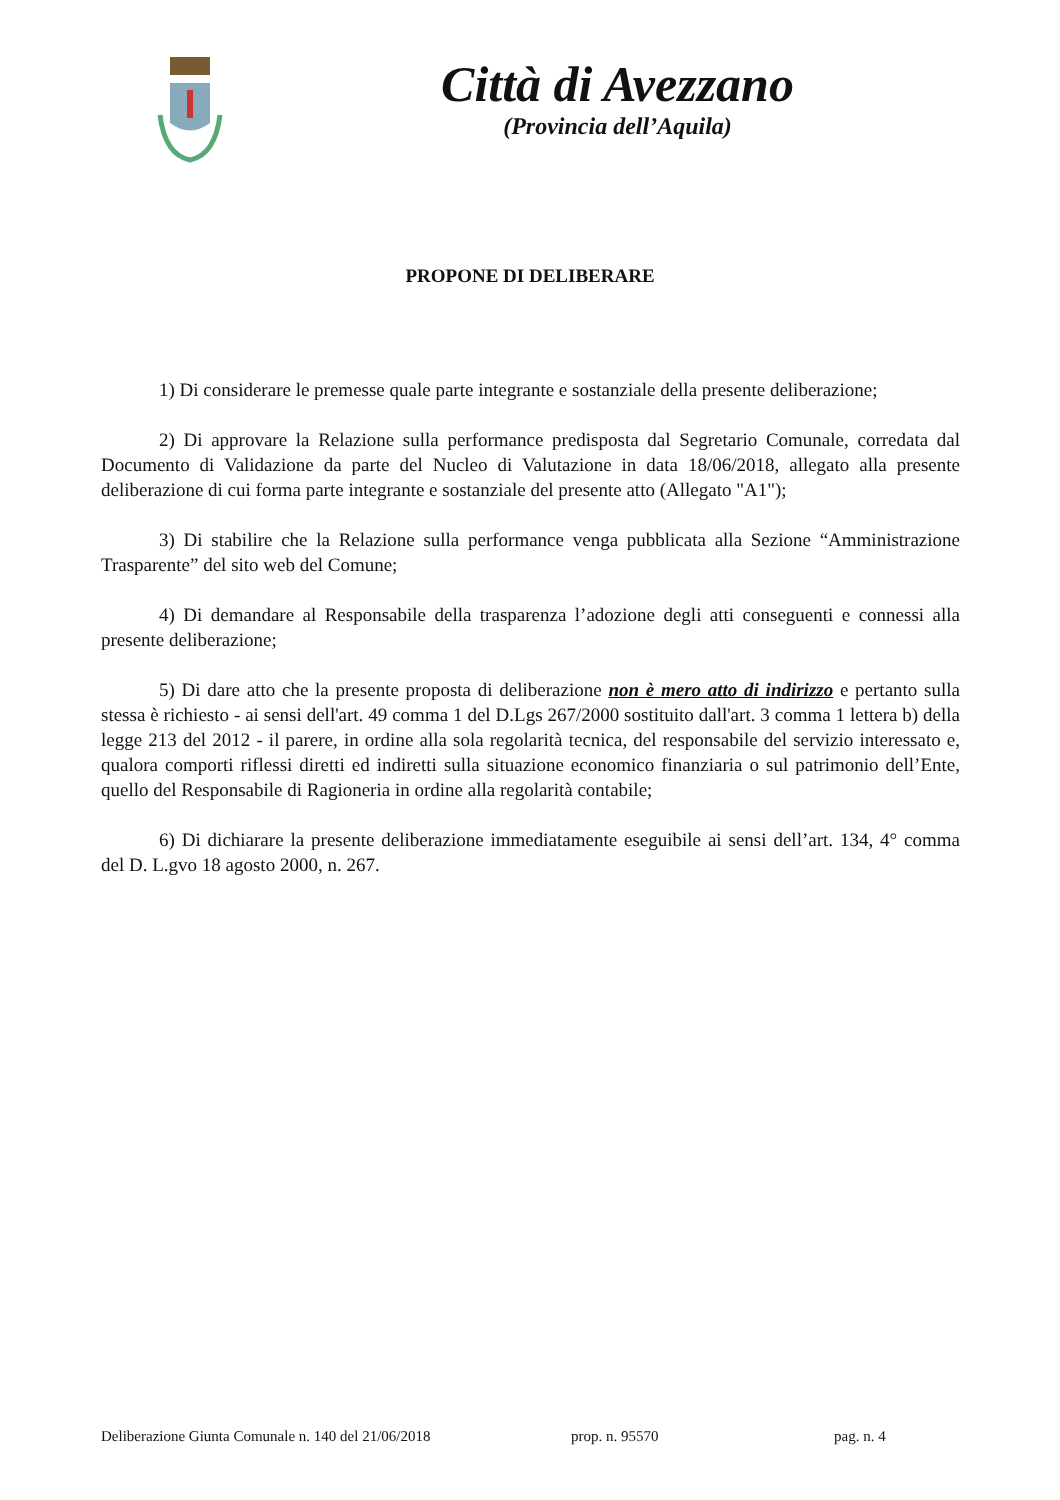Città di Avezzano
(Provincia dell’Aquila)
PROPONE DI DELIBERARE
1) Di considerare le premesse quale parte integrante e sostanziale della presente deliberazione;
2) Di approvare la Relazione sulla performance predisposta dal Segretario Comunale, corredata dal Documento di Validazione da parte del Nucleo di Valutazione in data 18/06/2018, allegato alla presente deliberazione di cui forma parte integrante e sostanziale del presente atto (Allegato "A1");
3) Di stabilire che la Relazione sulla performance venga pubblicata alla Sezione “Amministrazione Trasparente” del sito web del Comune;
4) Di demandare al Responsabile della trasparenza l’adozione degli atti conseguenti e connessi alla presente deliberazione;
5) Di dare atto che la presente proposta di deliberazione non è mero atto di indirizzo e pertanto sulla stessa è richiesto - ai sensi dell'art. 49 comma 1 del D.Lgs 267/2000 sostituito dall'art. 3 comma 1 lettera b) della legge 213 del 2012 - il parere, in ordine alla sola regolarità tecnica, del responsabile del servizio interessato e, qualora comporti riflessi diretti ed indiretti sulla situazione economico finanziaria o sul patrimonio dell’Ente, quello del Responsabile di Ragioneria in ordine alla regolarità contabile;
6) Di dichiarare la presente deliberazione immediatamente eseguibile ai sensi dell’art. 134, 4° comma del D. L.gvo 18 agosto 2000, n. 267.
Deliberazione Giunta Comunale n. 140 del 21/06/2018 prop. n. 95570 pag. n. 4